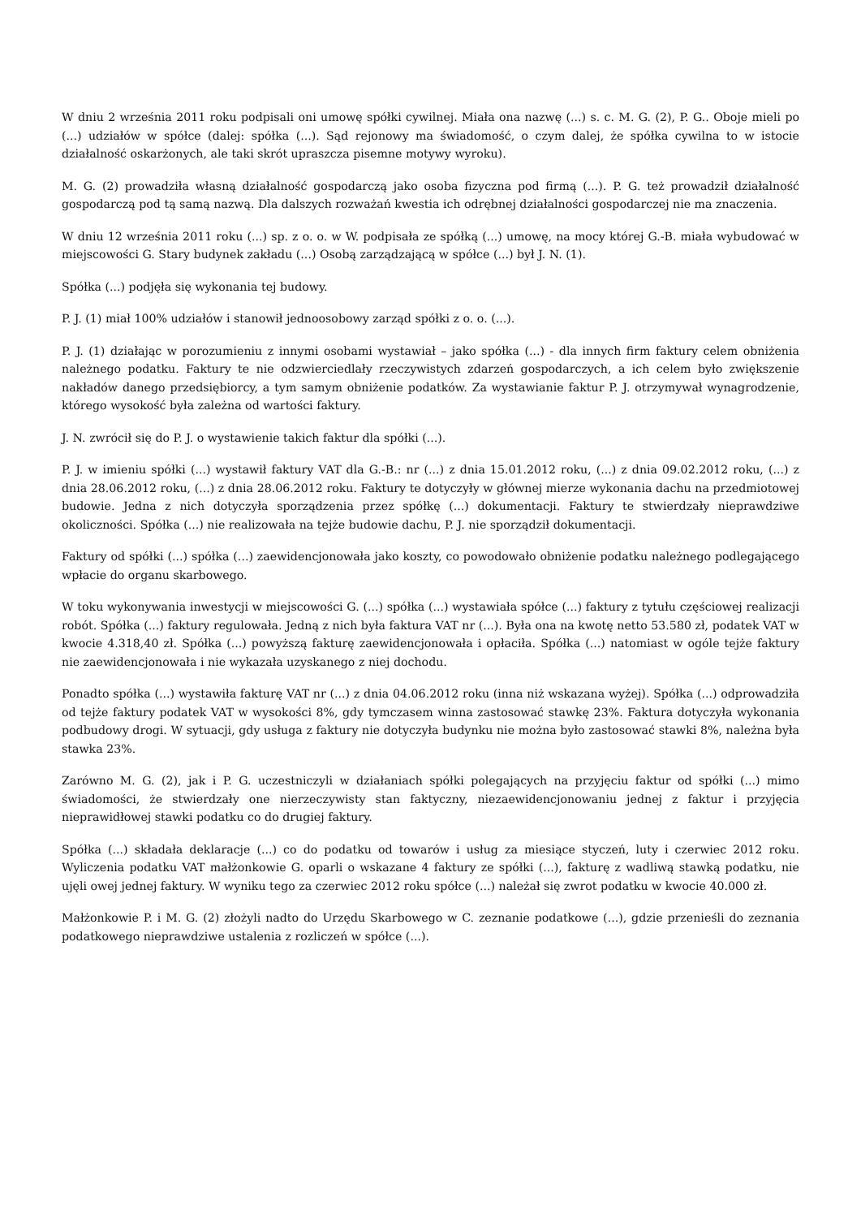W dniu 2 września 2011 roku podpisali oni umowę spółki cywilnej. Miała ona nazwę (...) s. c. M. G. (2), P. G.. Oboje mieli po (...) udziałów w spółce (dalej: spółka (...). Sąd rejonowy ma świadomość, o czym dalej, że spółka cywilna to w istocie działalność oskarżonych, ale taki skrót upraszcza pisemne motywy wyroku).
M. G. (2) prowadziła własną działalność gospodarczą jako osoba fizyczna pod firmą (...). P. G. też prowadził działalność gospodarczą pod tą samą nazwą. Dla dalszych rozważań kwestia ich odrębnej działalności gospodarczej nie ma znaczenia.
W dniu 12 września 2011 roku (...) sp. z o. o. w W. podpisała ze spółką (...) umowę, na mocy której G.-B. miała wybudować w miejscowości G. Stary budynek zakładu (...) Osobą zarządzającą w spółce (...) był J. N. (1).
Spółka (...) podjęła się wykonania tej budowy.
P. J. (1) miał 100% udziałów i stanowił jednoosobowy zarząd spółki z o. o. (...).
P. J. (1) działając w porozumieniu z innymi osobami wystawiał – jako spółka (...) - dla innych firm faktury celem obniżenia należnego podatku. Faktury te nie odzwierciedlały rzeczywistych zdarzeń gospodarczych, a ich celem było zwiększenie nakładów danego przedsiębiorcy, a tym samym obniżenie podatków. Za wystawianie faktur P. J. otrzymywał wynagrodzenie, którego wysokość była zależna od wartości faktury.
J. N. zwrócił się do P. J. o wystawienie takich faktur dla spółki (...).
P. J. w imieniu spółki (...) wystawił faktury VAT dla G.-B.: nr (...) z dnia 15.01.2012 roku, (...) z dnia 09.02.2012 roku, (...) z dnia 28.06.2012 roku, (...) z dnia 28.06.2012 roku. Faktury te dotyczyły w głównej mierze wykonania dachu na przedmiotowej budowie. Jedna z nich dotyczyła sporządzenia przez spółkę (...) dokumentacji. Faktury te stwierdzały nieprawdziwe okoliczności. Spółka (...) nie realizowała na tejże budowie dachu, P. J. nie sporządził dokumentacji.
Faktury od spółki (...) spółka (...) zaewidencjonowała jako koszty, co powodowało obniżenie podatku należnego podlegającego wpłacie do organu skarbowego.
W toku wykonywania inwestycji w miejscowości G. (...) spółka (...) wystawiała spółce (...) faktury z tytułu częściowej realizacji robót. Spółka (...) faktury regulowała. Jedną z nich była faktura VAT nr (...). Była ona na kwotę netto 53.580 zł, podatek VAT w kwocie 4.318,40 zł. Spółka (...) powyższą fakturę zaewidencjonowała i opłaciła. Spółka (...) natomiast w ogóle tejże faktury nie zaewidencjonowała i nie wykazała uzyskanego z niej dochodu.
Ponadto spółka (...) wystawiła fakturę VAT nr (...) z dnia 04.06.2012 roku (inna niż wskazana wyżej). Spółka (...) odprowadziła od tejże faktury podatek VAT w wysokości 8%, gdy tymczasem winna zastosować stawkę 23%. Faktura dotyczyła wykonania podbudowy drogi. W sytuacji, gdy usługa z faktury nie dotyczyła budynku nie można było zastosować stawki 8%, należna była stawka 23%.
Zarówno M. G. (2), jak i P. G. uczestniczyli w działaniach spółki polegających na przyjęciu faktur od spółki (...) mimo świadomości, że stwierdzały one nierzeczywisty stan faktyczny, niezaewidencjonowaniu jednej z faktur i przyjęcia nieprawidłowej stawki podatku co do drugiej faktury.
Spółka (...) składała deklaracje (...) co do podatku od towarów i usług za miesiące styczeń, luty i czerwiec 2012 roku. Wyliczenia podatku VAT małżonkowie G. oparli o wskazane 4 faktury ze spółki (...), fakturę z wadliwą stawką podatku, nie ujęli owej jednej faktury. W wyniku tego za czerwiec 2012 roku spółce (...) należał się zwrot podatku w kwocie 40.000 zł.
Małżonkowie P. i M. G. (2) złożyli nadto do Urzędu Skarbowego w C. zeznanie podatkowe (...), gdzie przenieśli do zeznania podatkowego nieprawdziwe ustalenia z rozliczeń w spółce (...).